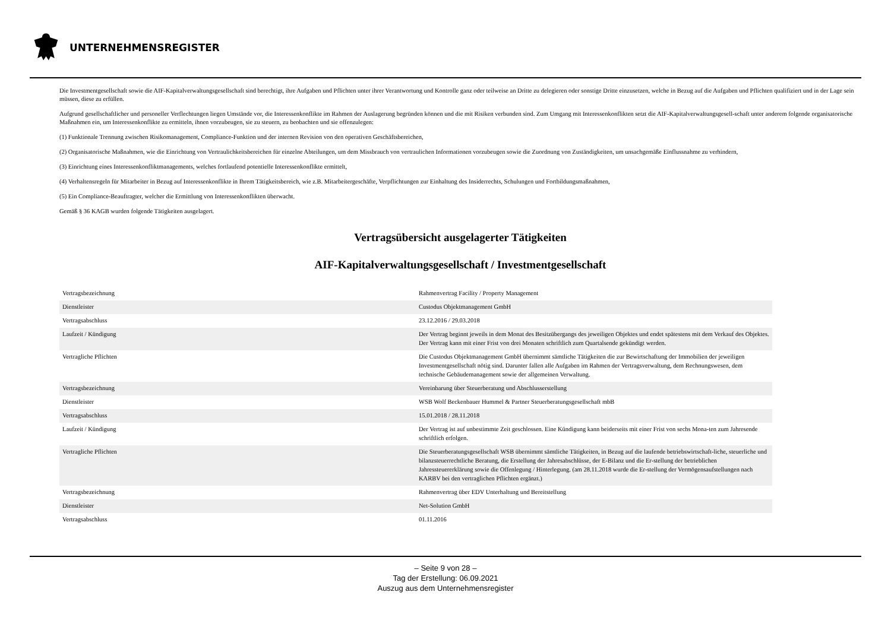UNTERNEHMENSREGISTER
Die Investmentgesellschaft sowie die AIF-Kapitalverwaltungsgesellschaft sind berechtigt, ihre Aufgaben und Pflichten unter ihrer Verantwortung und Kontrolle ganz oder teilweise an Dritte zu delegieren oder sonstige Dritte einzusetzen, welche in Bezug auf die Aufgaben und Pflichten qualifiziert und in der Lage sein müssen, diese zu erfüllen.
Aufgrund gesellschaftlicher und personeller Verflechtungen liegen Umstände vor, die Interessenkonflikte im Rahmen der Auslagerung begründen können und die mit Risiken verbunden sind. Zum Umgang mit Interessenkonflikten setzt die AIF-Kapitalverwaltungsgesell-schaft unter anderem folgende organisatorische Maßnahmen ein, um Interessenkonflikte zu ermitteln, ihnen vorzubeugen, sie zu steuern, zu beobachten und sie offenzulegen:
(1) Funktionale Trennung zwischen Risikomanagement, Compliance-Funktion und der internen Revision von den operativen Geschäftsbereichen,
(2) Organisatorische Maßnahmen, wie die Einrichtung von Vertraulichkeitsbereichen für einzelne Abteilungen, um dem Missbrauch von vertraulichen Informationen vorzubeugen sowie die Zuordnung von Zuständigkeiten, um unsachgemäße Einflussnahme zu verhindern,
(3) Einrichtung eines Interessenkonfliktmanagements, welches fortlaufend potentielle Interessenkonflikte ermittelt,
(4) Verhaltensregeln für Mitarbeiter in Bezug auf Interessenkonflikte in Ihrem Tätigkeitsbereich, wie z.B. Mitarbeitergeschäfte, Verpflichtungen zur Einhaltung des Insiderrechts, Schulungen und Fortbildungsmaßnahmen,
(5) Ein Compliance-Beauftragter, welcher die Ermittlung von Interessenkonflikten überwacht.
Gemäß § 36 KAGB wurden folgende Tätigkeiten ausgelagert.
Vertragsübersicht ausgelagerter Tätigkeiten
AIF-Kapitalverwaltungsgesellschaft / Investmentgesellschaft
| Vertragsbezeichnung | Rahmenvertrag Facility / Property Management |
| Dienstleister | Custodus Objektmanagement GmbH |
| Vertragsabschluss | 23.12.2016 / 29.03.2018 |
| Laufzeit / Kündigung | Der Vertrag beginnt jeweils in dem Monat des Besitzübergangs des jeweiligen Objektes und endet spätestens mit dem Verkauf des Objektes. Der Vertrag kann mit einer Frist von drei Monaten schriftlich zum Quartalsende gekündigt werden. |
| Vertragliche Pflichten | Die Custodus Objektmanagement GmbH übernimmt sämtliche Tätigkeiten die zur Bewirtschaftung der Immobilien der jeweiligen Investmentgesellschaft nötig sind. Darunter fallen alle Aufgaben im Rahmen der Vertragsverwaltung, dem Rechnungswesen, dem technische Gebäudemanagement sowie der allgemeinen Verwaltung. |
| Vertragsbezeichnung | Vereinbarung über Steuerberatung und Abschlusserstellung |
| Dienstleister | WSB Wolf Beckenbauer Hummel & Partner Steuerberatungsgesellschaft mbB |
| Vertragsabschluss | 15.01.2018 / 28.11.2018 |
| Laufzeit / Kündigung | Der Vertrag ist auf unbestimmte Zeit geschlossen. Eine Kündigung kann beiderseits mit einer Frist von sechs Mona-ten zum Jahresende schriftlich erfolgen. |
| Vertragliche Pflichten | Die Steuerberatungsgesellschaft WSB übernimmt sämtliche Tätigkeiten, in Bezug auf die laufende betriebswirtschaft-liche, steuerliche und bilanzsteuerrechtliche Beratung, die Erstellung der Jahresabschlüsse, der E-Bilanz und die Er-stellung der betrieblichen Jahressteuererklärung sowie die Offenlegung / Hinterlegung. (am 28.11.2018 wurde die Er-stellung der Vermögensaufstellungen nach KARBV bei den vertraglichen Pflichten ergänzt.) |
| Vertragsbezeichnung | Rahmenvertrag über EDV Unterhaltung und Bereitstellung |
| Dienstleister | Net-Solution GmbH |
| Vertragsabschluss | 01.11.2016 |
– Seite 9 von 28 –
Tag der Erstellung: 06.09.2021
Auszug aus dem Unternehmensregister